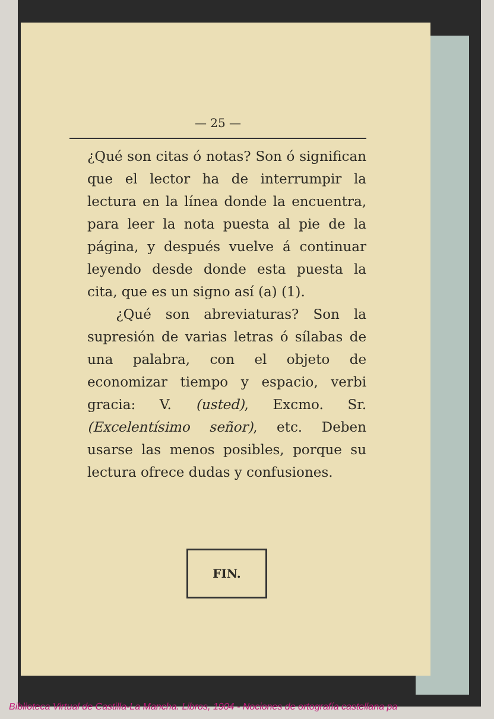— 25 —
¿Qué son citas ó notas? Son ó significan que el lector ha de interrumpir la lectura en la línea donde la encuentra, para leer la nota puesta al pie de la página, y después vuelve á continuar leyendo desde donde esta puesta la cita, que es un signo así (a) (1).
¿Qué son abreviaturas? Son la supresión de varias letras ó sílabas de una palabra, con el objeto de economizar tiempo y espacio, verbi gracia: V. (usted), Excmo. Sr. (Excelentísimo señor), etc. Deben usarse las menos posibles, porque su lectura ofrece dudas y confusiones.
FIN.
Biblioteca Virtual de Castilla-La Mancha. Libros, 1904 - Nociones de ortografía castellana pa